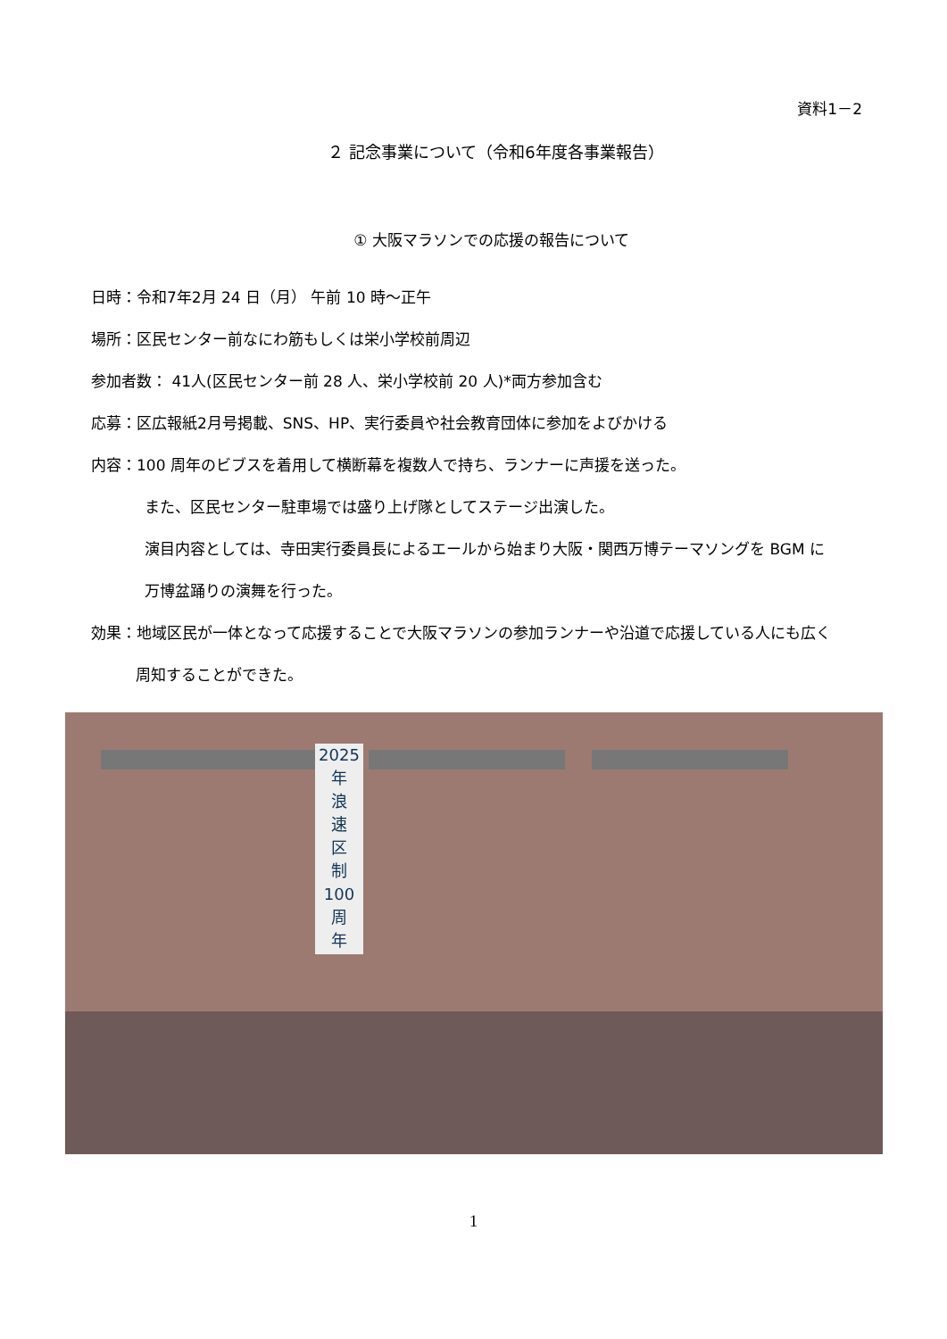資料1－2
２ 記念事業について（令和6年度各事業報告）
① 大阪マラソンでの応援の報告について
日時：令和7年2月 24 日（月） 午前 10 時～正午
場所：区民センター前なにわ筋もしくは栄小学校前周辺
参加者数： 41人(区民センター前 28 人、栄小学校前 20 人)*両方参加含む
応募：区広報紙2月号掲載、SNS、HP、実行委員や社会教育団体に参加をよびかける
内容：100 周年のビブスを着用して横断幕を複数人で持ち、ランナーに声援を送った。
また、区民センター駐車場では盛り上げ隊としてステージ出演した。
演目内容としては、寺田実行委員長によるエールから始まり大阪・関西万博テーマソングを BGM に
万博盆踊りの演舞を行った。
効果：地域区民が一体となって応援することで大阪マラソンの参加ランナーや沿道で応援している人にも広く
周知することができた。
2025
年
浪
速
区
制
100
周
年
1